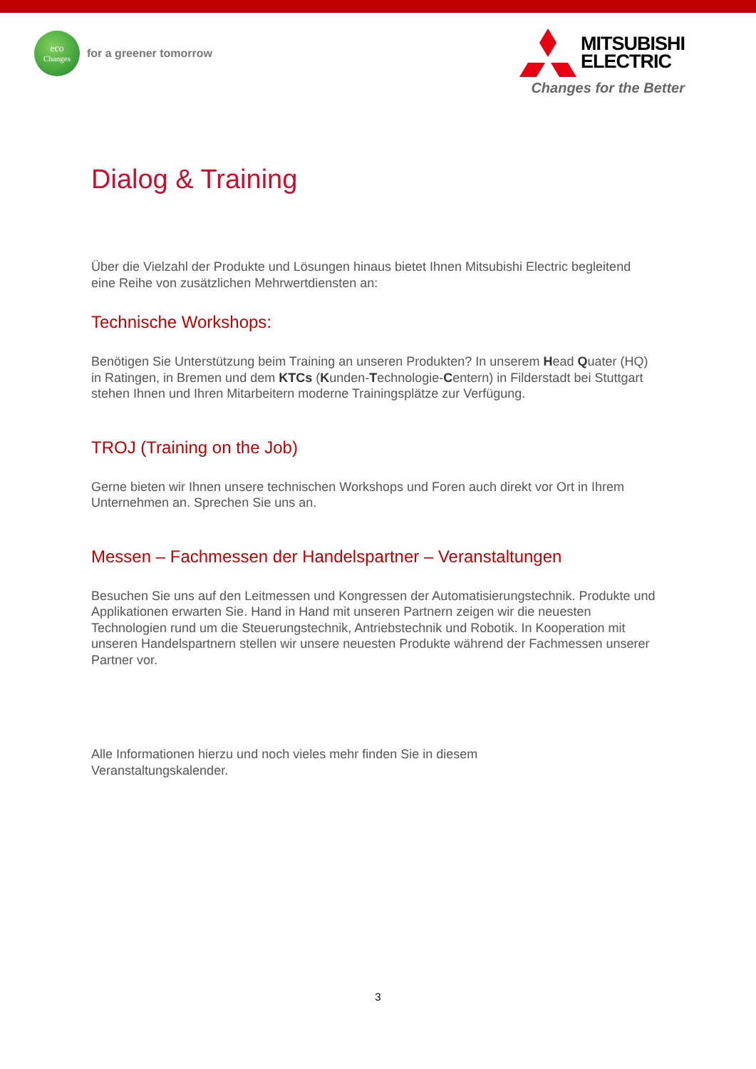eco
Changes
for a greener tomorrow
MITSUBISHI
ELECTRIC
Changes for the Better
Dialog & Training
Über die Vielzahl der Produkte und Lösungen hinaus bietet Ihnen Mitsubishi Electric begleitend eine Reihe von zusätzlichen Mehrwertdiensten an:
Technische Workshops:
Benötigen Sie Unterstützung beim Training an unseren Produkten? In unserem Head Quater (HQ) in Ratingen, in Bremen und dem KTCs (Kunden-Technologie-Centern) in Filderstadt bei Stuttgart stehen Ihnen und Ihren Mitarbeitern moderne Trainingsplätze zur Verfügung.
TROJ (Training on the Job)
Gerne bieten wir Ihnen unsere technischen Workshops und Foren auch direkt vor Ort in Ihrem Unternehmen an. Sprechen Sie uns an.
Messen – Fachmessen der Handelspartner – Veranstaltungen
Besuchen Sie uns auf den Leitmessen und Kongressen der Automatisierungstechnik. Produkte und Applikationen erwarten Sie. Hand in Hand mit unseren Partnern zeigen wir die neuesten Technologien rund um die Steuerungstechnik, Antriebstechnik und Robotik. In Kooperation mit unseren Handelspartnern stellen wir unsere neuesten Produkte während der Fachmessen unserer Partner vor.
Alle Informationen hierzu und noch vieles mehr finden Sie in diesem Veranstaltungskalender.
3